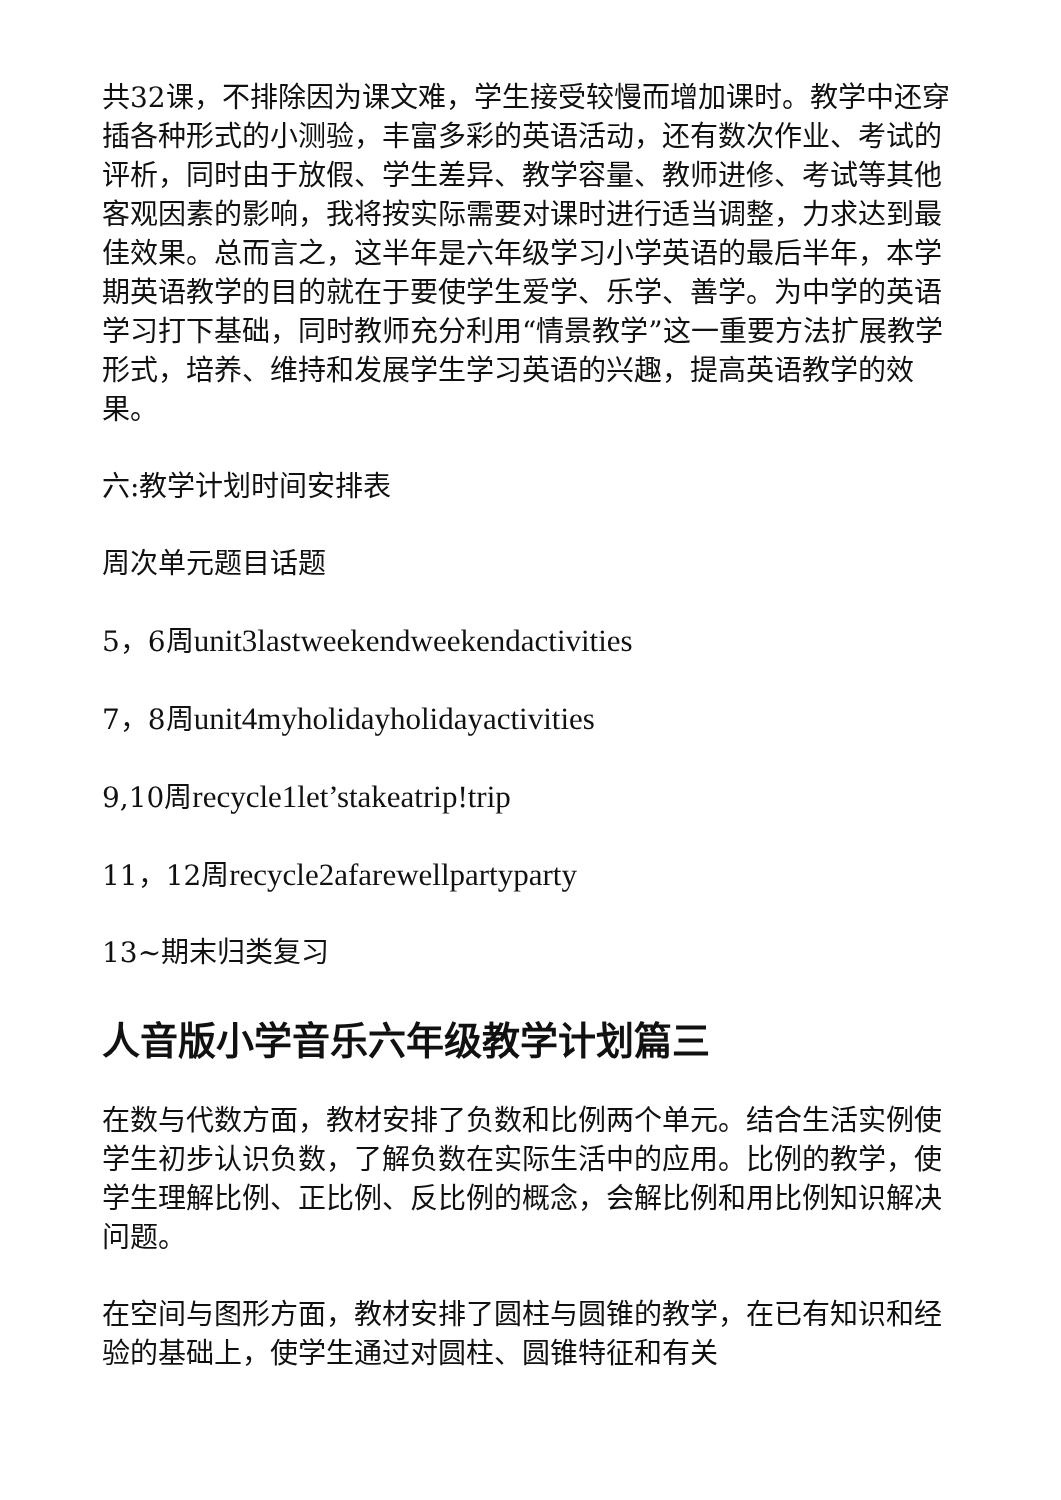共32课，不排除因为课文难，学生接受较慢而增加课时。教学中还穿插各种形式的小测验，丰富多彩的英语活动，还有数次作业、考试的评析，同时由于放假、学生差异、教学容量、教师进修、考试等其他客观因素的影响，我将按实际需要对课时进行适当调整，力求达到最佳效果。总而言之，这半年是六年级学习小学英语的最后半年，本学期英语教学的目的就在于要使学生爱学、乐学、善学。为中学的英语学习打下基础，同时教师充分利用“情景教学”这一重要方法扩展教学形式，培养、维持和发展学生学习英语的兴趣，提高英语教学的效果。
六:教学计划时间安排表
周次单元题目话题
5，6周unit3lastweekendweekendactivities
7，8周unit4myholidayholidayactivities
9,10周recycle1let’stakeatrip!trip
11，12周recycle2afarewellpartyparty
13~期末归类复习
人音版小学音乐六年级教学计划篇三
在数与代数方面，教材安排了负数和比例两个单元。结合生活实例使学生初步认识负数，了解负数在实际生活中的应用。比例的教学，使学生理解比例、正比例、反比例的概念，会解比例和用比例知识解决问题。
在空间与图形方面，教材安排了圆柱与圆锥的教学，在已有知识和经验的基础上，使学生通过对圆柱、圆锥特征和有关